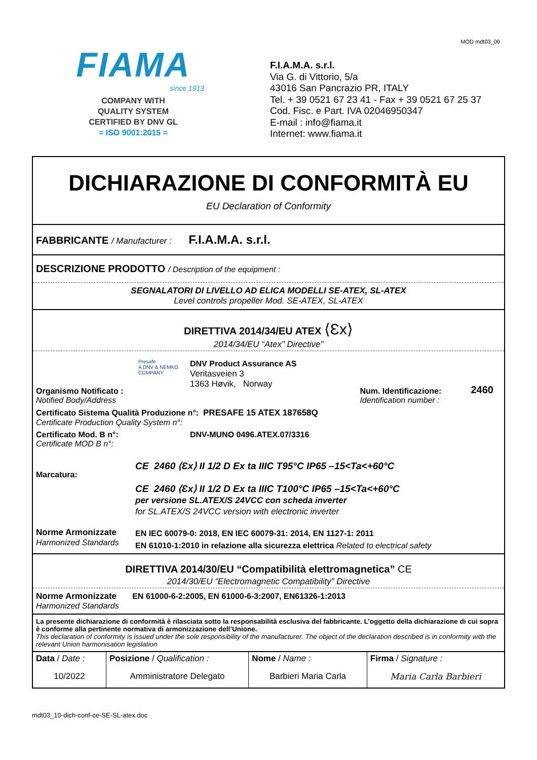MOD mdt03_00
FIAMA
since 1913
COMPANY WITH
QUALITY SYSTEM
CERTIFIED BY DNV GL
= ISO 9001:2015 =
F.I.A.M.A. s.r.l.
Via G. di Vittorio, 5/a
43016 San Pancrazio PR, ITALY
Tel. + 39 0521 67 23 41 - Fax + 39 0521 67 25 37
Cod. Fisc. e Part. IVA 02046950347
E-mail : info@fiama.it
Internet: www.fiama.it
DICHIARAZIONE DI CONFORMITÀ EU
EU Declaration of Conformity
FABBRICANTE / Manufacturer : F.I.A.M.A. s.r.l.
DESCRIZIONE PRODOTTO / Description of the equipment :
SEGNALATORI DI LIVELLO AD ELICA MODELLI SE-ATEX, SL-ATEX
Level controls propeller Mod. SE-ATEX, SL-ATEX
DIRETTIVA 2014/34/EU ATEX ⟨Ɛx⟩
2014/34/EU “Atex” Directive”
| Organismo Notificato : Notified Body/Address | Presafe A DNV & NEMKO COMPANY | DNV Product Assurance AS Veritasveien 3 1363 Høvik, Norway | Num. Identificazione: Identification number : | 2460 |
| Certificato Sistema Qualità Produzione n°: PRESAFE 15 ATEX 187658Q Certificate Production Quality System n°: | | | | |
| Certificato Mod. B n°: Certificate MOD B n°: | | DNV-MUNO 0496.ATEX.07/3316 | | |
| Marcatura: | CE 2460 ⟨Ɛx⟩ II 1/2 D Ex ta IIIC T95°C IP65 –15<Ta<+60°C CE 2460 ⟨Ɛx⟩ II 1/2 D Ex ta IIIC T100°C IP65 –15<Ta<+60°C per versione SL.ATEX/S 24VCC con scheda inverter for SL.ATEX/S 24VCC version with electronic inverter | | | |
| Norme Armonizzate Harmonized Standards | EN IEC 60079-0: 2018, EN IEC 60079-31: 2014, EN 1127-1: 2011 EN 61010-1:2010 in relazione alla sicurezza elettrica Related to electrical safety | | | |
DIRETTIVA 2014/30/EU “Compatibilità elettromagnetica” CE
2014/30/EU “Electromagnetic Compatibility” Directive
Norme Armonizzate EN 61000-6-2:2005, EN 61000-6-3:2007, EN61326-1:2013
Harmonized Standards
La presente dichiarazione di conformità è rilasciata sotto la responsabilità esclusiva del fabbricante. L’oggetto della dichiarazione di cui sopra è conforme alla pertinente normativa di armonizzazione dell’Unione.
This declaration of conformity is issued under the sole responsibility of the manufacturer. The object of the declaration described is in conformity with the relevant Union harmonisation legislation
| Data / Date : | Posizione / Qualification : | Nome / Name : | Firma / Signature : |
| 10/2022 | Amministratore Delegato | Barbieri Maria Carla | Maria Carla Barbieri |
mdt03_10-dich-conf-ce-SE-SL-atex.doc